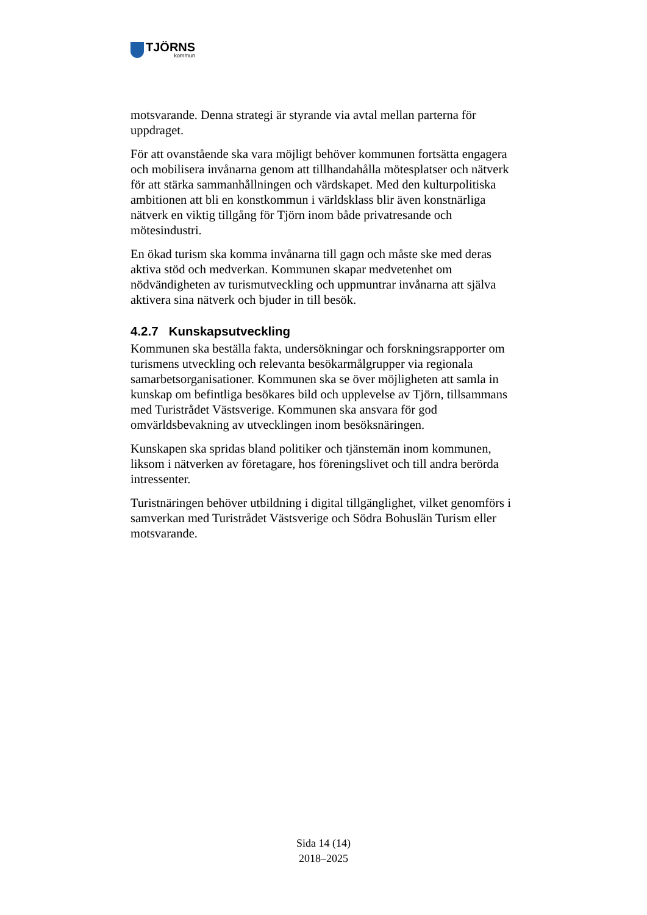TJÖRNS
kommun
motsvarande. Denna strategi är styrande via avtal mellan parterna för uppdraget.
För att ovanstående ska vara möjligt behöver kommunen fortsätta engagera och mobilisera invånarna genom att tillhandahålla mötesplatser och nätverk för att stärka sammanhållningen och värdskapet. Med den kulturpolitiska ambitionen att bli en konstkommun i världsklass blir även konstnärliga nätverk en viktig tillgång för Tjörn inom både privatresande och mötesindustri.
En ökad turism ska komma invånarna till gagn och måste ske med deras aktiva stöd och medverkan. Kommunen skapar medvetenhet om nödvändigheten av turismutveckling och uppmuntrar invånarna att själva aktivera sina nätverk och bjuder in till besök.
4.2.7 Kunskapsutveckling
Kommunen ska beställa fakta, undersökningar och forskningsrapporter om turismens utveckling och relevanta besökarmålgrupper via regionala samarbetsorganisationer. Kommunen ska se över möjligheten att samla in kunskap om befintliga besökares bild och upplevelse av Tjörn, tillsammans med Turistrådet Västsverige. Kommunen ska ansvara för god omvärldsbevakning av utvecklingen inom besöksnäringen.
Kunskapen ska spridas bland politiker och tjänstemän inom kommunen, liksom i nätverken av företagare, hos föreningslivet och till andra berörda intressenter.
Turistnäringen behöver utbildning i digital tillgänglighet, vilket genomförs i samverkan med Turistrådet Västsverige och Södra Bohuslän Turism eller motsvarande.
Sida 14 (14)
2018–2025